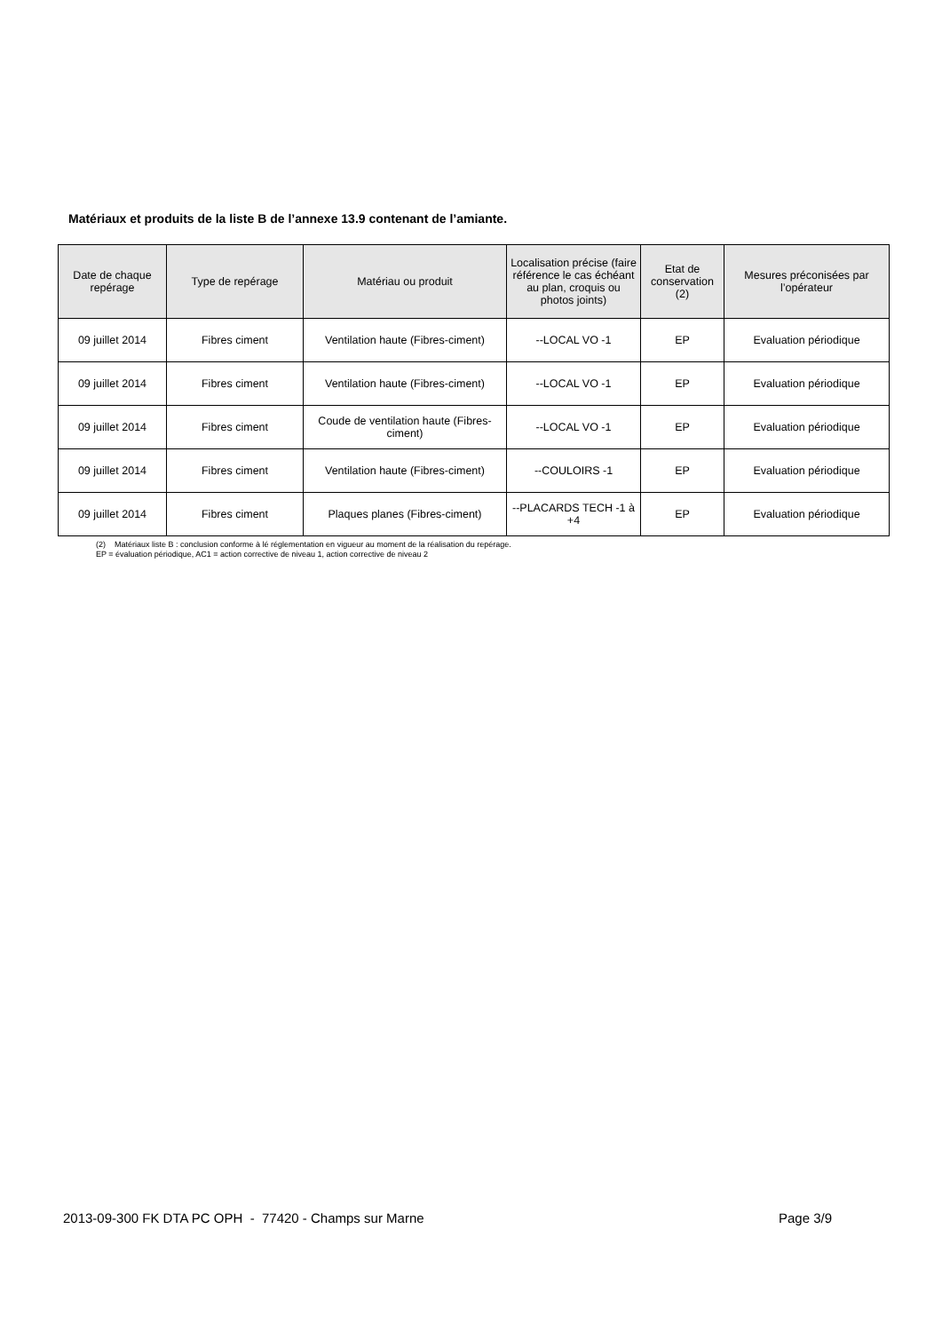Matériaux et produits de la liste B de l’annexe 13.9 contenant de l’amiante.
| Date de chaque repérage | Type de repérage | Matériau ou produit | Localisation précise (faire référence le cas échéant au plan, croquis ou photos joints) | Etat de conservation (2) | Mesures préconisées par l’opérateur |
| --- | --- | --- | --- | --- | --- |
| 09 juillet 2014 | Fibres ciment | Ventilation haute (Fibres-ciment) | --LOCAL VO -1 | EP | Evaluation périodique |
| 09 juillet 2014 | Fibres ciment | Ventilation haute (Fibres-ciment) | --LOCAL VO -1 | EP | Evaluation périodique |
| 09 juillet 2014 | Fibres ciment | Coude de ventilation haute (Fibres-ciment) | --LOCAL VO -1 | EP | Evaluation périodique |
| 09 juillet 2014 | Fibres ciment | Ventilation haute (Fibres-ciment) | --COULOIRS -1 | EP | Evaluation périodique |
| 09 juillet 2014 | Fibres ciment | Plaques planes (Fibres-ciment) | --PLACARDS TECH -1 à +4 | EP | Evaluation périodique |
(2) Matériaux liste B : conclusion conforme à lé réglementation en vigueur au moment de la réalisation du repérage.
EP = évaluation périodique, AC1 = action corrective de niveau 1, action corrective de niveau 2
2013-09-300 FK DTA PC OPH - 77420 - Champs sur Marne Page 3/9